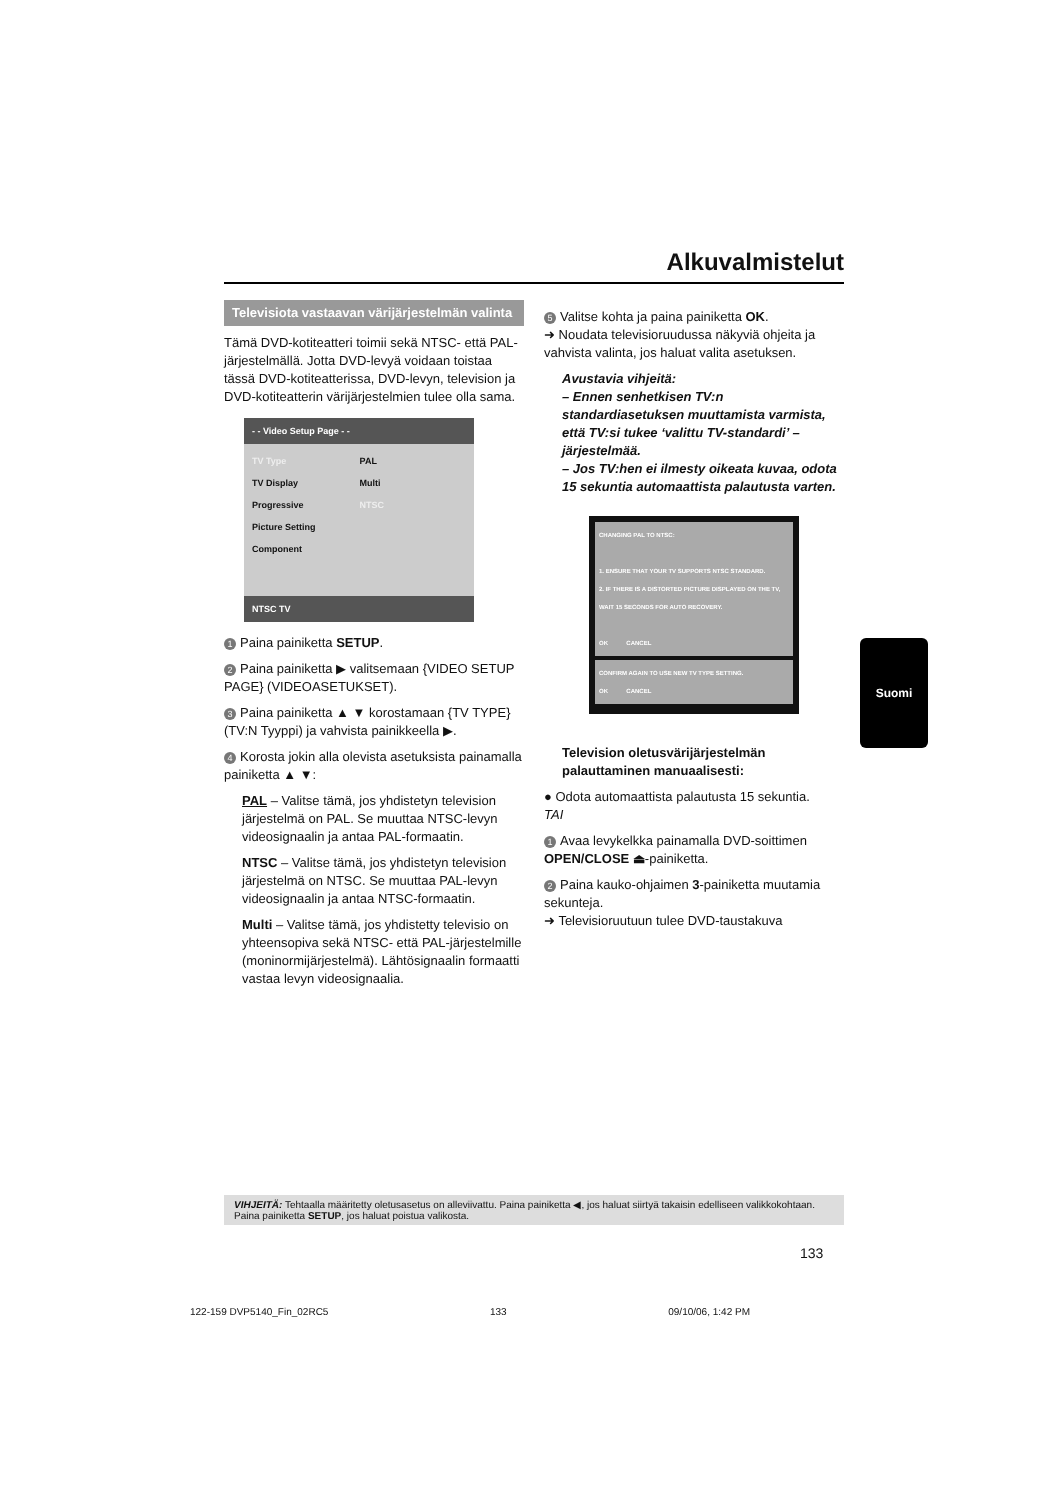Alkuvalmistelut
Televisiota vastaavan värijärjestelmän valinta
Tämä DVD-kotiteatteri toimii sekä NTSC- että PAL-järjestelmällä. Jotta DVD-levyä voidaan toistaa tässä DVD-kotiteatterissa, DVD-levyn, television ja DVD-kotiteatterin värijärjestelmien tulee olla sama.
- - Video Setup Page - -
| TV Type | PAL |
| TV Display | Multi |
| Progressive | NTSC |
| Picture Setting | |
| Component | |
NTSC TV
1 Paina painiketta SETUP.
2 Paina painiketta ▶ valitsemaan {VIDEO SETUP PAGE} (VIDEOASETUKSET).
3 Paina painiketta ▲ ▼ korostamaan {TV TYPE} (TV:N Tyyppi) ja vahvista painikkeella ▶.
4 Korosta jokin alla olevista asetuksista painamalla painiketta ▲ ▼:
PAL – Valitse tämä, jos yhdistetyn television järjestelmä on PAL. Se muuttaa NTSC-levyn videosignaalin ja antaa PAL-formaatin.
NTSC – Valitse tämä, jos yhdistetyn television järjestelmä on NTSC. Se muuttaa PAL-levyn videosignaalin ja antaa NTSC-formaatin.
Multi – Valitse tämä, jos yhdistetty televisio on yhteensopiva sekä NTSC- että PAL-järjestelmille (moninormijärjestelmä). Lähtösignaalin formaatti vastaa levyn videosignaalia.
5 Valitse kohta ja paina painiketta OK.
➜ Noudata televisioruudussa näkyviä ohjeita ja vahvista valinta, jos haluat valita asetuksen.
Avustavia vihjeitä:
– Ennen senhetkisen TV:n standardiasetuksen muuttamista varmista, että TV:si tukee ‘valittu TV-standardi’ – järjestelmää.
– Jos TV:hen ei ilmesty oikeata kuvaa, odota 15 sekuntia automaattista palautusta varten.
CHANGING PAL TO NTSC:
1. ENSURE THAT YOUR TV SUPPORTS NTSC STANDARD.
2. IF THERE IS A DISTORTED PICTURE DISPLAYED ON THE TV, WAIT 15 SECONDS FOR AUTO RECOVERY.
OK CANCEL
CONFIRM AGAIN TO USE NEW TV TYPE SETTING.
OK CANCEL
Television oletusvärijärjestelmän palauttaminen manuaalisesti:
● Odota automaattista palautusta 15 sekuntia.
TAI
1 Avaa levykelkka painamalla DVD-soittimen OPEN/CLOSE ⏏-painiketta.
2 Paina kauko-ohjaimen 3-painiketta muutamia sekunteja.
➜ Televisioruutuun tulee DVD-taustakuva
Suomi
VIHJEITÄ: Tehtaalla määritetty oletusasetus on alleviivattu. Paina painiketta ◀, jos haluat siirtyä takaisin edelliseen valikkokohtaan. Paina painiketta SETUP, jos haluat poistua valikosta.
133
122-159 DVP5140_Fin_02RC5 133 09/10/06, 1:42 PM